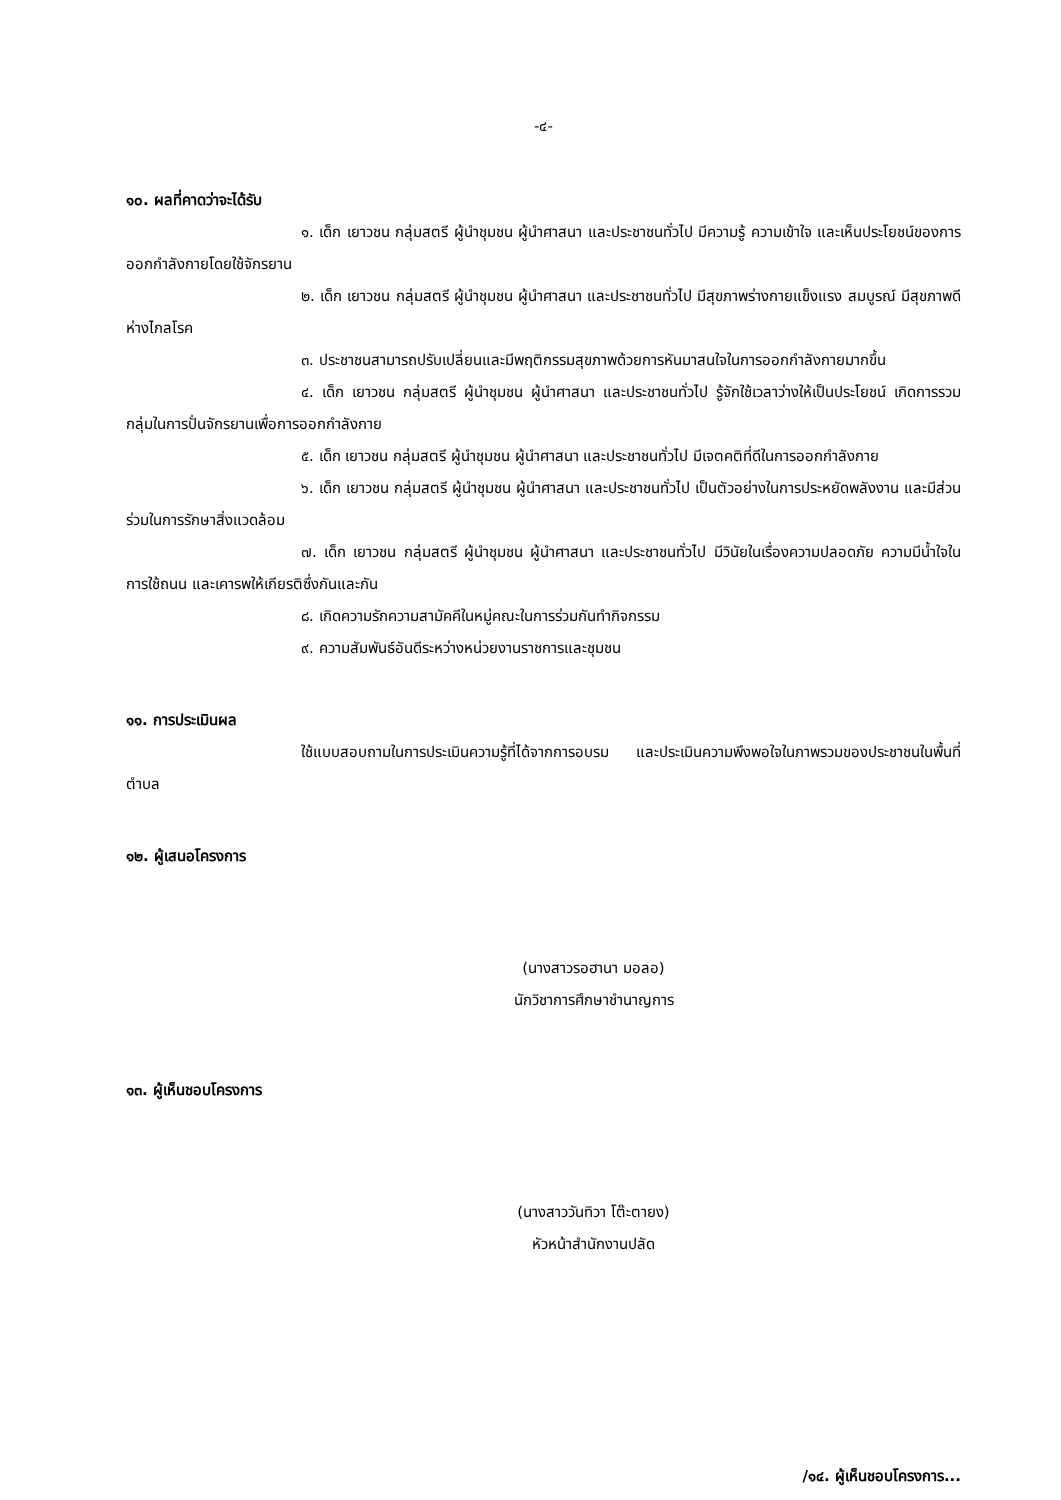-๔-
๑๐. ผลที่คาดว่าจะได้รับ
๑. เด็ก เยาวชน กลุ่มสตรี ผู้นำชุมชน ผู้นำศาสนา และประชาชนทั่วไป มีความรู้ ความเข้าใจ และเห็นประโยชน์ของการออกกำลังกายโดยใช้จักรยาน
๒. เด็ก เยาวชน กลุ่มสตรี ผู้นำชุมชน ผู้นำศาสนา และประชาชนทั่วไป มีสุขภาพร่างกายแข็งแรง สมบูรณ์ มีสุขภาพดี ห่างไกลโรค
๓. ประชาชนสามารถปรับเปลี่ยนและมีพฤติกรรมสุขภาพด้วยการหันมาสนใจในการออกกำลังกายมากขึ้น
๔. เด็ก เยาวชน กลุ่มสตรี ผู้นำชุมชน ผู้นำศาสนา และประชาชนทั่วไป รู้จักใช้เวลาว่างให้เป็นประโยชน์ เกิดการรวมกลุ่มในการปั่นจักรยานเพื่อการออกกำลังกาย
๕. เด็ก เยาวชน กลุ่มสตรี ผู้นำชุมชน ผู้นำศาสนา และประชาชนทั่วไป มีเจตคติที่ดีในการออกกำลังกาย
๖. เด็ก เยาวชน กลุ่มสตรี ผู้นำชุมชน ผู้นำศาสนา และประชาชนทั่วไป เป็นตัวอย่างในการประหยัดพลังงาน และมีส่วนร่วมในการรักษาสิ่งแวดล้อม
๗. เด็ก เยาวชน กลุ่มสตรี ผู้นำชุมชน ผู้นำศาสนา และประชาชนทั่วไป มีวินัยในเรื่องความปลอดภัย ความมีน้ำใจในการใช้ถนน และเคารพให้เกียรติซึ่งกันและกัน
๘. เกิดความรักความสามัคคีในหมู่คณะในการร่วมกันทำกิจกรรม
๙. ความสัมพันธ์อันดีระหว่างหน่วยงานราชการและชุมชน
๑๑. การประเมินผล
ใช้แบบสอบถามในการประเมินความรู้ที่ได้จากการอบรม และประเมินความพึงพอใจในภาพรวมของประชาชนในพื้นที่ตำบล
๑๒. ผู้เสนอโครงการ
(นางสาวรอฮานา มอลอ)
นักวิชาการศึกษาชำนาญการ
๑๓. ผู้เห็นชอบโครงการ
(นางสาววันทิวา โต๊ะตายง)
หัวหน้าสำนักงานปลัด
/๑๔. ผู้เห็นชอบโครงการ...